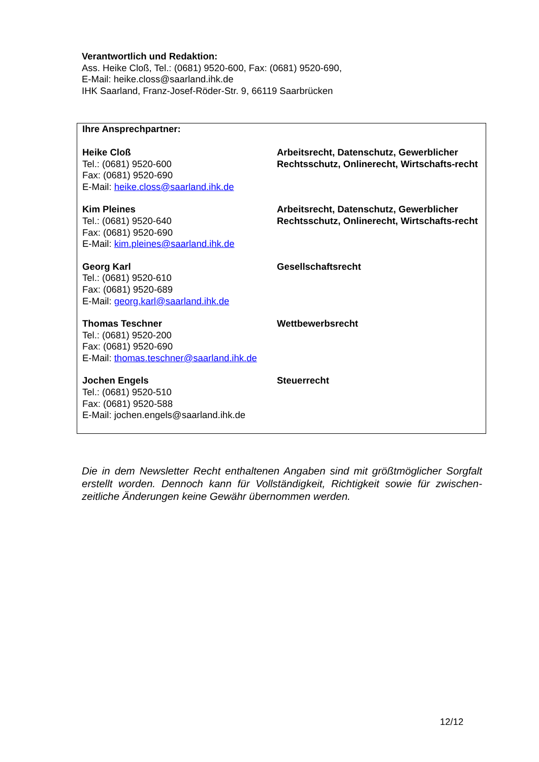Verantwortlich und Redaktion:
Ass. Heike Cloß, Tel.: (0681) 9520-600, Fax: (0681) 9520-690,
E-Mail: heike.closs@saarland.ihk.de
IHK Saarland, Franz-Josef-Röder-Str. 9, 66119 Saarbrücken
Ihre Ansprechpartner:
| Heike Cloß Tel.: (0681) 9520-600 Fax: (0681) 9520-690 E-Mail: heike.closs@saarland.ihk.de | Arbeitsrecht, Datenschutz, Gewerblicher Rechtsschutz, Onlinerecht, Wirtschafts-recht |
| Kim Pleines Tel.: (0681) 9520-640 Fax: (0681) 9520-690 E-Mail: kim.pleines@saarland.ihk.de | Arbeitsrecht, Datenschutz, Gewerblicher Rechtsschutz, Onlinerecht, Wirtschafts-recht |
| Georg Karl Tel.: (0681) 9520-610 Fax: (0681) 9520-689 E-Mail: georg.karl@saarland.ihk.de | Gesellschaftsrecht |
| Thomas Teschner Tel.: (0681) 9520-200 Fax: (0681) 9520-690 E-Mail: thomas.teschner@saarland.ihk.de | Wettbewerbsrecht |
| Jochen Engels Tel.: (0681) 9520-510 Fax: (0681) 9520-588 E-Mail: jochen.engels@saarland.ihk.de | Steuerrecht |
Die in dem Newsletter Recht enthaltenen Angaben sind mit größtmöglicher Sorgfalt erstellt worden. Dennoch kann für Vollständigkeit, Richtigkeit sowie für zwischen-zeitliche Änderungen keine Gewähr übernommen werden.
12/12